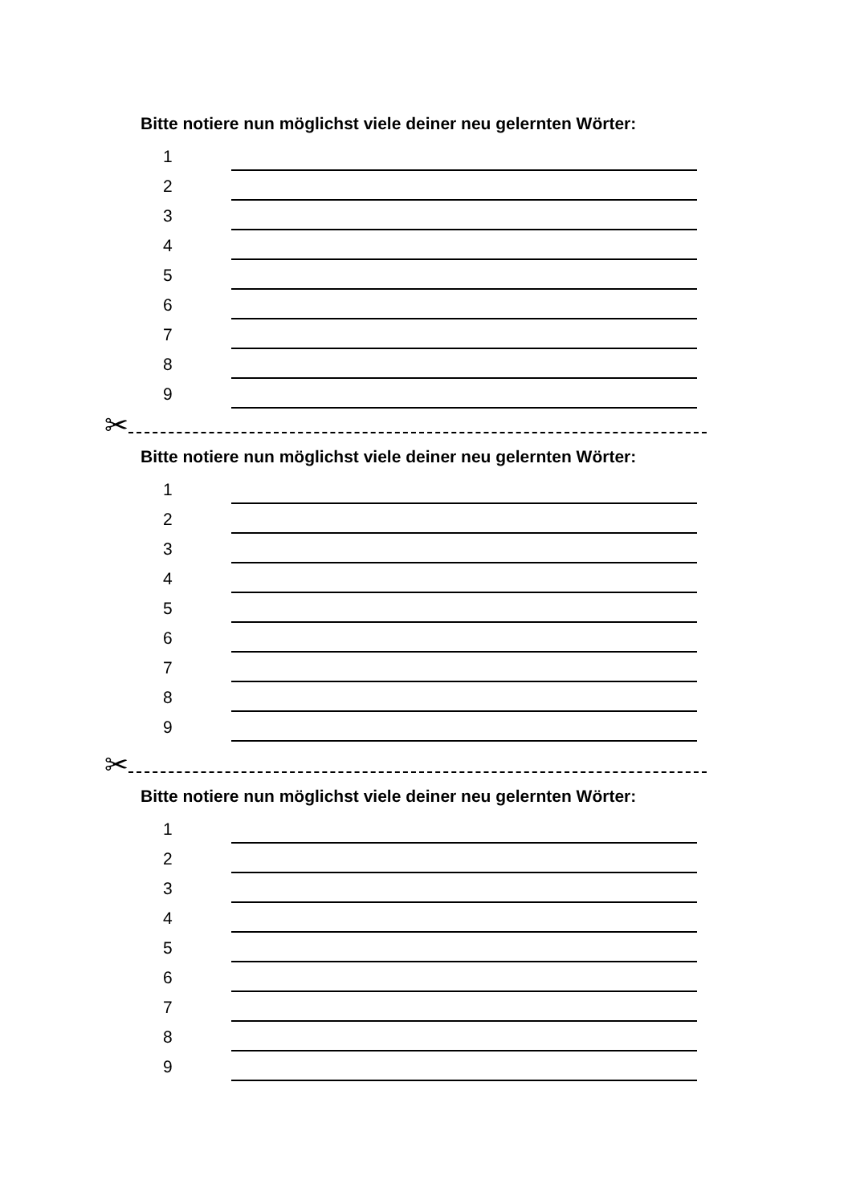Bitte notiere nun möglichst viele deiner neu gelernten Wörter:
1
2
3
4
5
6
7
8
9
✂
Bitte notiere nun möglichst viele deiner neu gelernten Wörter:
1
2
3
4
5
6
7
8
9
✂
Bitte notiere nun möglichst viele deiner neu gelernten Wörter:
1
2
3
4
5
6
7
8
9